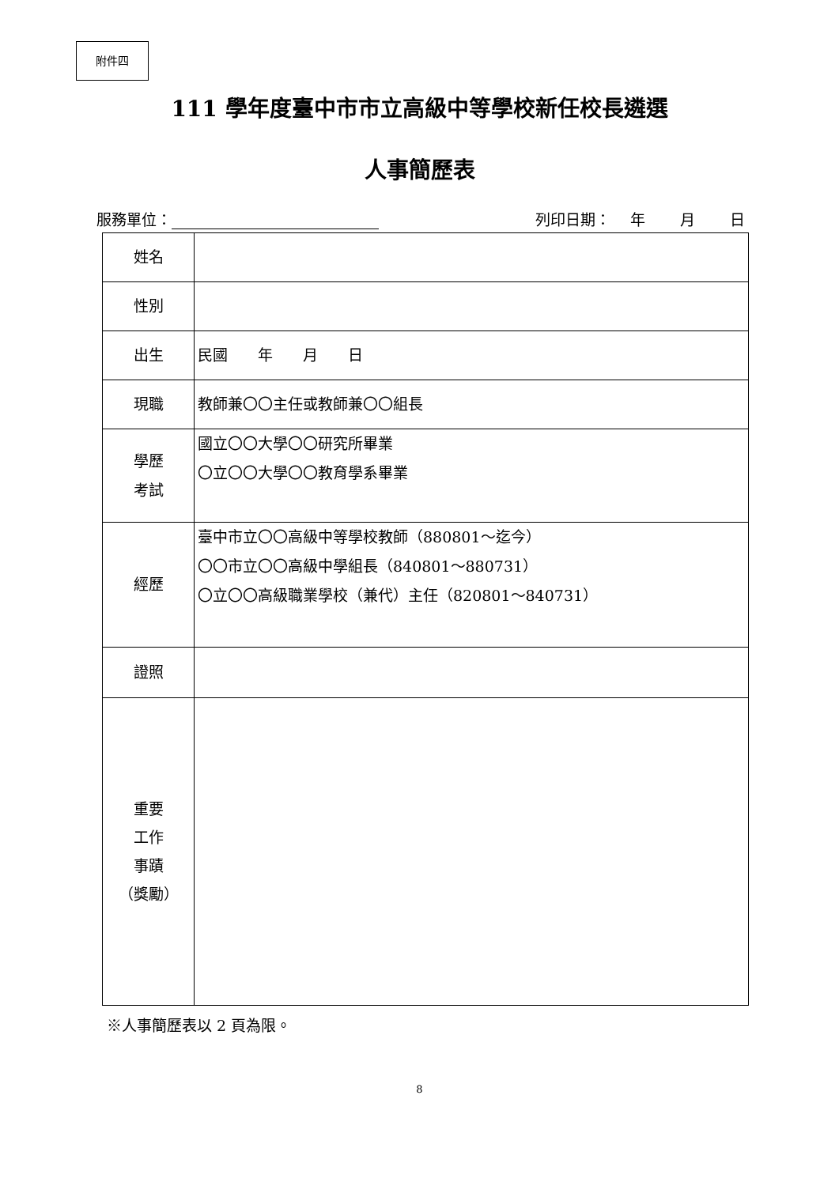附件四
111 學年度臺中市市立高級中等學校新任校長遴選
人事簡歷表
服務單位： 列印日期：　 年　　 月　　 日
| 姓名 | |
| 性別 | |
| 出生 | 民國 年 月 日 |
| 現職 | 教師兼〇〇主任或教師兼〇〇組長 |
| 學歷 考試 | 國立〇〇大學〇〇研究所畢業 〇立〇〇大學〇〇教育學系畢業 |
| 經歷 | 臺中市立〇〇高級中等學校教師（880801～迄今） 〇〇市立〇〇高級中學組長（840801～880731） 〇立〇〇高級職業學校（兼代）主任（820801～840731） |
| 證照 | |
| 重要 工作 事蹟 （獎勵） | |
※人事簡歷表以 2 頁為限。
8